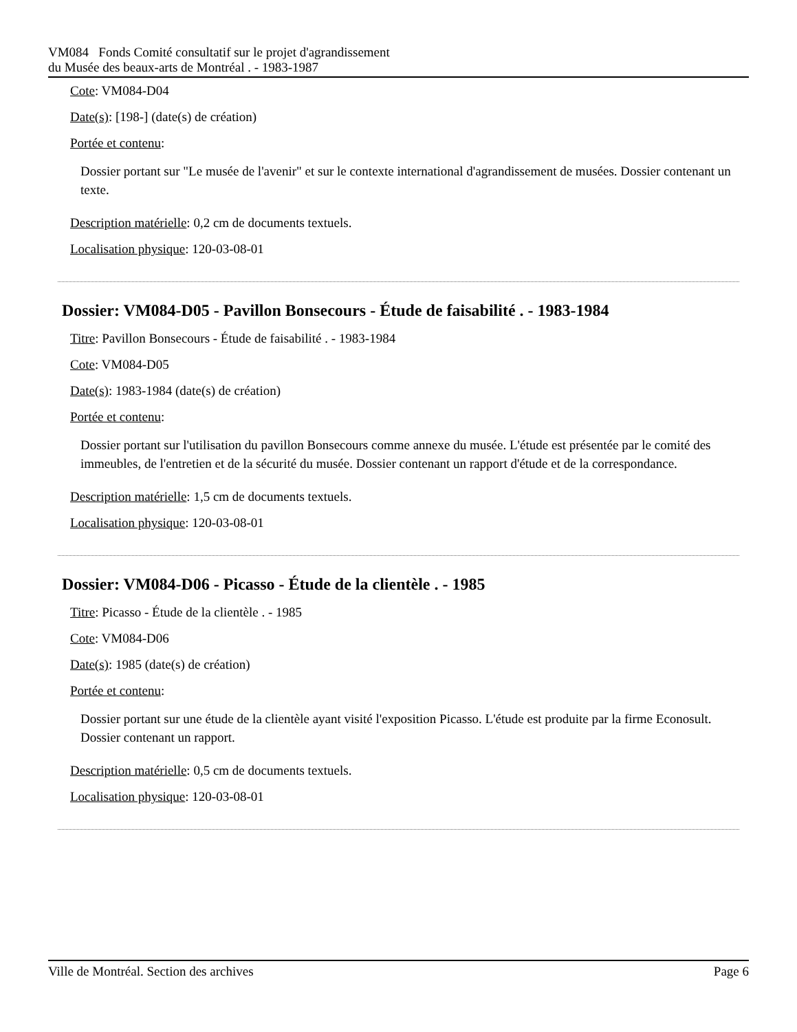VM084 Fonds Comité consultatif sur le projet d'agrandissement
du Musée des beaux-arts de Montréal . - 1983-1987
Cote: VM084-D04
Date(s): [198-] (date(s) de création)
Portée et contenu:
Dossier portant sur "Le musée de l'avenir" et sur le contexte international d'agrandissement de musées. Dossier contenant un texte.
Description matérielle: 0,2 cm de documents textuels.
Localisation physique: 120-03-08-01
Dossier: VM084-D05 - Pavillon Bonsecours - Étude de faisabilité . - 1983-1984
Titre: Pavillon Bonsecours - Étude de faisabilité . - 1983-1984
Cote: VM084-D05
Date(s): 1983-1984 (date(s) de création)
Portée et contenu:
Dossier portant sur l'utilisation du pavillon Bonsecours comme annexe du musée. L'étude est présentée par le comité des immeubles, de l'entretien et de la sécurité du musée. Dossier contenant un rapport d'étude et de la correspondance.
Description matérielle: 1,5 cm de documents textuels.
Localisation physique: 120-03-08-01
Dossier: VM084-D06 - Picasso - Étude de la clientèle . - 1985
Titre: Picasso - Étude de la clientèle . - 1985
Cote: VM084-D06
Date(s): 1985 (date(s) de création)
Portée et contenu:
Dossier portant sur une étude de la clientèle ayant visité l'exposition Picasso. L'étude est produite par la firme Econosult. Dossier contenant un rapport.
Description matérielle: 0,5 cm de documents textuels.
Localisation physique: 120-03-08-01
Ville de Montréal. Section des archives
Page 6